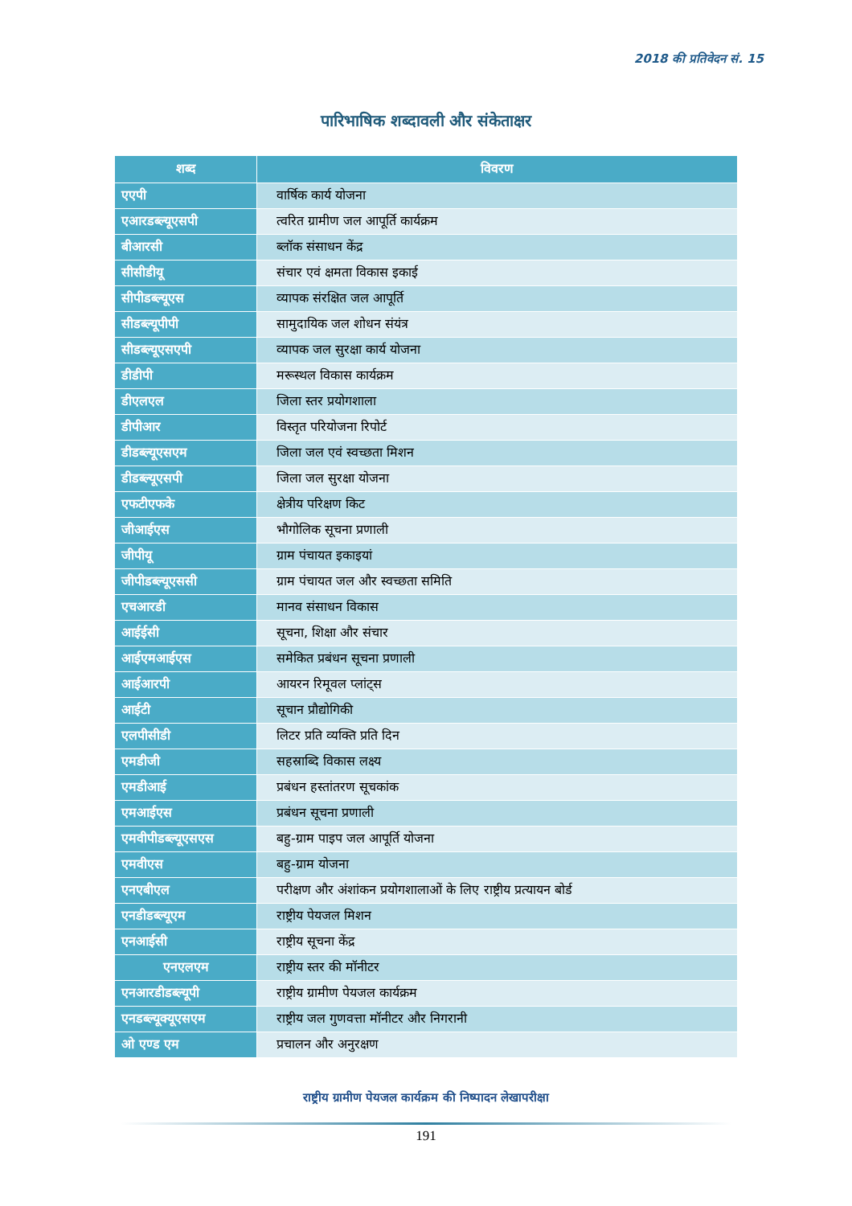2018 की प्रतिवेदन सं. 15
पारिभाषिक शब्दावली और संकेताक्षर
| शब्द | विवरण |
| --- | --- |
| एएपी | वार्षिक कार्य योजना |
| एआरडब्ल्यूएसपी | त्वरित ग्रामीण जल आपूर्ति कार्यक्रम |
| बीआरसी | ब्लॉक संसाधन केंद्र |
| सीसीडीयू | संचार एवं क्षमता विकास इकाई |
| सीपीडब्ल्यूएस | व्यापक संरक्षित जल आपूर्ति |
| सीडब्ल्यूपीपी | सामुदायिक जल शोधन संयंत्र |
| सीडब्ल्यूएसएपी | व्यापक जल सुरक्षा कार्य योजना |
| डीडीपी | मरूस्थल विकास कार्यक्रम |
| डीएलएल | जिला स्तर प्रयोगशाला |
| डीपीआर | विस्तृत परियोजना रिपोर्ट |
| डीडब्ल्यूएसएम | जिला जल एवं स्वच्छता मिशन |
| डीडब्ल्यूएसपी | जिला जल सुरक्षा योजना |
| एफटीएफके | क्षेत्रीय परिक्षण किट |
| जीआईएस | भौगोलिक सूचना प्रणाली |
| जीपीयू | ग्राम पंचायत इकाइयां |
| जीपीडब्ल्यूएससी | ग्राम पंचायत जल और स्वच्छता समिति |
| एचआरडी | मानव संसाधन विकास |
| आईईसी | सूचना, शिक्षा और संचार |
| आईएमआईएस | समेकित प्रबंधन सूचना प्रणाली |
| आईआरपी | आयरन रिमूवल प्लांट्स |
| आईटी | सूचान प्रौद्योगिकी |
| एलपीसीडी | लिटर प्रति व्यक्ति प्रति दिन |
| एमडीजी | सहस्राब्दि विकास लक्ष्य |
| एमडीआई | प्रबंधन हस्तांतरण सूचकांक |
| एमआईएस | प्रबंधन सूचना प्रणाली |
| एमवीपीडब्ल्यूएसएस | बहु-ग्राम पाइप जल आपूर्ति योजना |
| एमवीएस | बहु-ग्राम योजना |
| एनएबीएल | परीक्षण और अंशांकन प्रयोगशालाओं के लिए राष्ट्रीय प्रत्यायन बोर्ड |
| एनडीडब्ल्यूएम | राष्ट्रीय पेयजल मिशन |
| एनआईसी | राष्ट्रीय सूचना केंद्र |
| एनएलएम | राष्ट्रीय स्तर की मॉनीटर |
| एनआरडीडब्ल्यूपी | राष्ट्रीय ग्रामीण पेयजल कार्यक्रम |
| एनडब्ल्यूक्यूएसएम | राष्ट्रीय जल गुणवत्ता मॉनीटर और निगरानी |
| ओ एण्ड एम | प्रचालन और अनुरक्षण |
राष्ट्रीय ग्रामीण पेयजल कार्यक्रम की निष्पादन लेखापरीक्षा
191